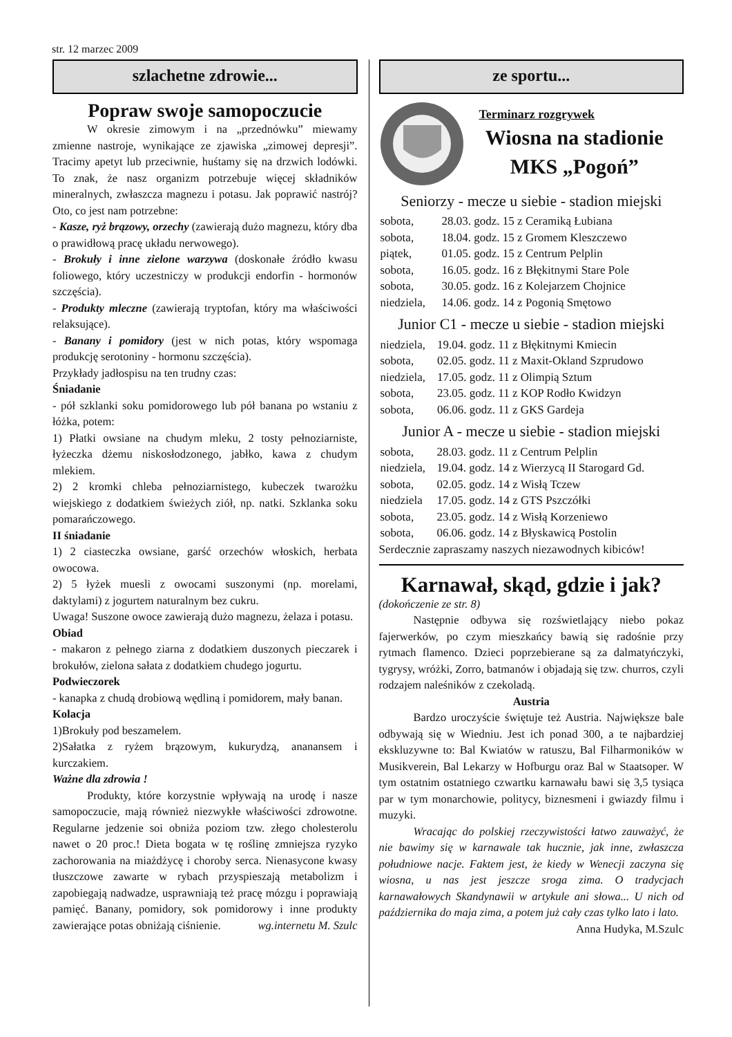str. 12 marzec 2009
szlachetne zdrowie...
Popraw swoje samopoczucie
W okresie zimowym i na „przednówku” miewamy zmienne nastroje, wynikające ze zjawiska „zimowej depresji”. Tracimy apetyt lub przeciwnie, huśtamy się na drzwich lodówki. To znak, że nasz organizm potrzebuje więcej składników mineralnych, zwłaszcza magnezu i potasu. Jak poprawić nastrój? Oto, co jest nam potrzebne:
- Kasze, ryż brązowy, orzechy (zawierają dużo magnezu, który dba o prawidłową pracę układu nerwowego).
- Brokuły i inne zielone warzywa (doskonałe źródło kwasu foliowego, który uczestniczy w produkcji endorfin - hormonów szczęścia).
- Produkty mleczne (zawierają tryptofan, który ma właściwości relaksujące).
- Banany i pomidory (jest w nich potas, który wspomaga produkcję serotoniny - hormonu szczęścia).
Przykłady jadłospisu na ten trudny czas:
Śniadanie
- pół szklanki soku pomidorowego lub pół banana po wstaniu z łóżka, potem:
1) Płatki owsiane na chudym mleku, 2 tosty pełnoziarniste, łyżeczka dżemu niskosłodzonego, jabłko, kawa z chudym mlekiem.
2) 2 kromki chleba pełnoziarnistego, kubeczek twarożku wiejskiego z dodatkiem świeżych ziół, np. natki. Szklanka soku pomarańczowego.
II śniadanie
1) 2 ciasteczka owsiane, garść orzechów włoskich, herbata owocowa.
2) 5 łyżek muesli z owocami suszonymi (np. morelami, daktylami) z jogurtem naturalnym bez cukru.
Uwaga! Suszone owoce zawierają dużo magnezu, żelaza i potasu.
Obiad
- makaron z pełnego ziarna z dodatkiem duszonych pieczarek i brokułów, zielona sałata z dodatkiem chudego jogurtu.
Podwieczorek
- kanapka z chudą drobiową wędliną i pomidorem, mały banan.
Kolacja
1)Brokuły pod beszamelem.
2)Sałatka z ryżem brązowym, kukurydzą, ananansem i kurczakiem.
Ważne dla zdrowia !
Produkty, które korzystnie wpływają na urodę i nasze samopoczucie, mają również niezwykłe właściwości zdrowotne. Regularne jedzenie soi obniża poziom tzw. złego cholesterolu nawet o 20 proc.! Dieta bogata w tę roślinę zmniejsza ryzyko zachorowania na miażdżycę i choroby serca. Nienasycone kwasy tłuszczowe zawarte w rybach przyspieszają metabolizm i zapobiegają nadwadze, usprawniają też pracę mózgu i poprawiają pamięć. Banany, pomidory, sok pomidorowy i inne produkty zawierające potas obniżają ciśnienie. wg.internetu M. Szulc
ze sportu...
Terminarz rozgrywek
Wiosna na stadionie
MKS „Pogoń”
Seniorzy - mecze u siebie - stadion miejski
| sobota, | 28.03. godz. 15 z Ceramiką Łubiana |
| sobota, | 18.04. godz. 15 z Gromem Kleszczewo |
| piątek, | 01.05. godz. 15 z Centrum Pelplin |
| sobota, | 16.05. godz. 16 z Błękitnymi Stare Pole |
| sobota, | 30.05. godz. 16 z Kolejarzem Chojnice |
| niedziela, | 14.06. godz. 14 z Pogonią Smętowo |
Junior C1 - mecze u siebie - stadion miejski
| niedziela, | 19.04. godz. 11 z Błękitnymi Kmiecin |
| sobota, | 02.05. godz. 11 z Maxit-Okland Szprudowo |
| niedziela, | 17.05. godz. 11 z Olimpią Sztum |
| sobota, | 23.05. godz. 11 z KOP Rodło Kwidzyn |
| sobota, | 06.06. godz. 11 z GKS Gardeja |
Junior A - mecze u siebie - stadion miejski
| sobota, | 28.03. godz. 11 z Centrum Pelplin |
| niedziela, | 19.04. godz. 14 z Wierzycą II Starogard Gd. |
| sobota, | 02.05. godz. 14 z Wisłą Tczew |
| niedziela | 17.05. godz. 14 z GTS Pszczółki |
| sobota, | 23.05. godz. 14 z Wisłą Korzeniewo |
| sobota, | 06.06. godz. 14 z Błyskawicą Postolin |
Serdecznie zapraszamy naszych niezawodnych kibiców!
Karnawał, skąd, gdzie i jak?
(dokończenie ze str. 8)
Następnie odbywa się rozświetlający niebo pokaz fajerwerków, po czym mieszkańcy bawią się radośnie przy rytmach flamenco. Dzieci poprzebierane są za dalmatyńczyki, tygrysy, wróżki, Zorro, batmanów i objadają się tzw. churros, czyli rodzajem naleśników z czekoladą.
Austria
Bardzo uroczyście świętuje też Austria. Największe bale odbywają się w Wiedniu. Jest ich ponad 300, a te najbardziej ekskluzywne to: Bal Kwiatów w ratuszu, Bal Filharmoników w Musikverein, Bal Lekarzy w Hofburgu oraz Bal w Staatsoper. W tym ostatnim ostatniego czwartku karnawału bawi się 3,5 tysiąca par w tym monarchowie, politycy, biznesmeni i gwiazdy filmu i muzyki.
Wracając do polskiej rzeczywistości łatwo zauważyć, że nie bawimy się w karnawale tak hucznie, jak inne, zwłaszcza południowe nacje. Faktem jest, że kiedy w Wenecji zaczyna się wiosna, u nas jest jeszcze sroga zima. O tradycjach karnawałowych Skandynawii w artykule ani słowa... U nich od października do maja zima, a potem już cały czas tylko lato i lato. Anna Hudyka, M.Szulc